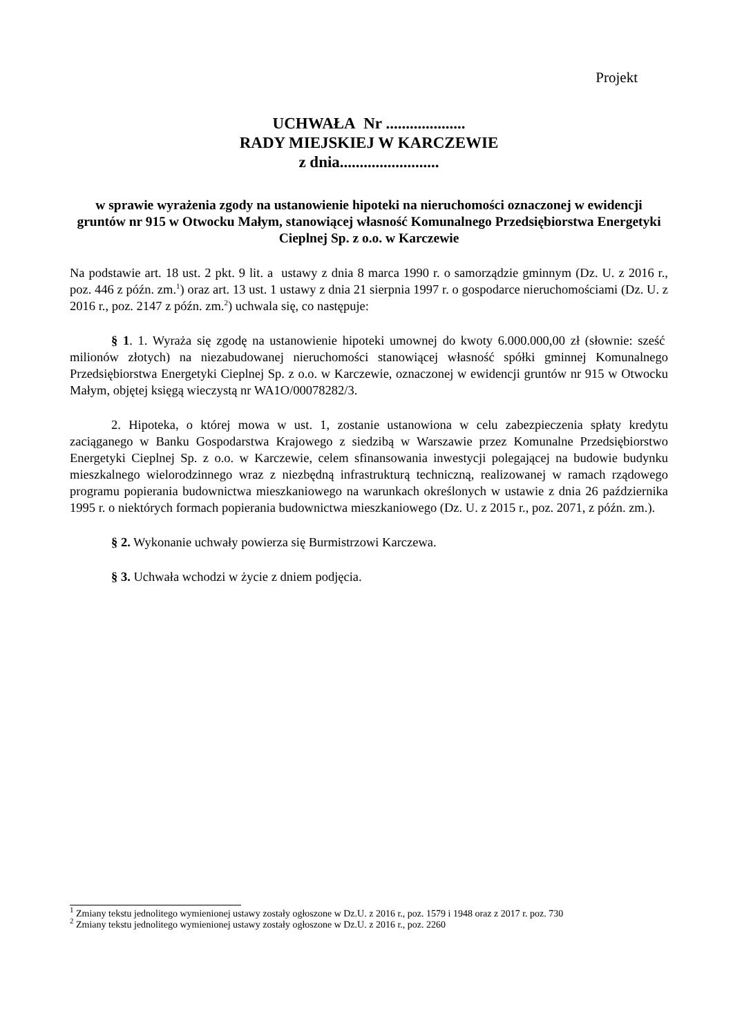Projekt
UCHWAŁA Nr ....................
RADY MIEJSKIEJ W KARCZEWIE
z dnia.........................
w sprawie wyrażenia zgody na ustanowienie hipoteki na nieruchomości oznaczonej w ewidencji gruntów nr 915 w Otwocku Małym, stanowiącej własność Komunalnego Przedsiębiorstwa Energetyki Cieplnej Sp. z o.o. w Karczewie
Na podstawie art. 18 ust. 2 pkt. 9 lit. a ustawy z dnia 8 marca 1990 r. o samorządzie gminnym (Dz. U. z 2016 r., poz. 446 z późn. zm.<sup>1</sup>) oraz art. 13 ust. 1 ustawy z dnia 21 sierpnia 1997 r. o gospodarce nieruchomościami (Dz. U. z 2016 r., poz. 2147 z późn. zm.<sup>2</sup>) uchwala się, co następuje:
§ 1. 1. Wyraża się zgodę na ustanowienie hipoteki umownej do kwoty 6.000.000,00 zł (słownie: sześć milionów złotych) na niezabudowanej nieruchomości stanowiącej własność spółki gminnej Komunalnego Przedsiębiorstwa Energetyki Cieplnej Sp. z o.o. w Karczewie, oznaczonej w ewidencji gruntów nr 915 w Otwocku Małym, objętej księgą wieczystą nr WA1O/00078282/3.
2. Hipoteka, o której mowa w ust. 1, zostanie ustanowiona w celu zabezpieczenia spłaty kredytu zaciąganego w Banku Gospodarstwa Krajowego z siedzibą w Warszawie przez Komunalne Przedsiębiorstwo Energetyki Cieplnej Sp. z o.o. w Karczewie, celem sfinansowania inwestycji polegającej na budowie budynku mieszkalnego wielorodzinnego wraz z niezbędną infrastrukturą techniczną, realizowanej w ramach rządowego programu popierania budownictwa mieszkaniowego na warunkach określonych w ustawie z dnia 26 października 1995 r. o niektórych formach popierania budownictwa mieszkaniowego (Dz. U. z 2015 r., poz. 2071, z późn. zm.).
§ 2. Wykonanie uchwały powierza się Burmistrzowi Karczewa.
§ 3. Uchwała wchodzi w życie z dniem podjęcia.
<sup>1</sup> Zmiany tekstu jednolitego wymienionej ustawy zostały ogłoszone w Dz.U. z 2016 r., poz. 1579 i 1948 oraz z 2017 r. poz. 730
<sup>2</sup> Zmiany tekstu jednolitego wymienionej ustawy zostały ogłoszone w Dz.U. z 2016 r., poz. 2260